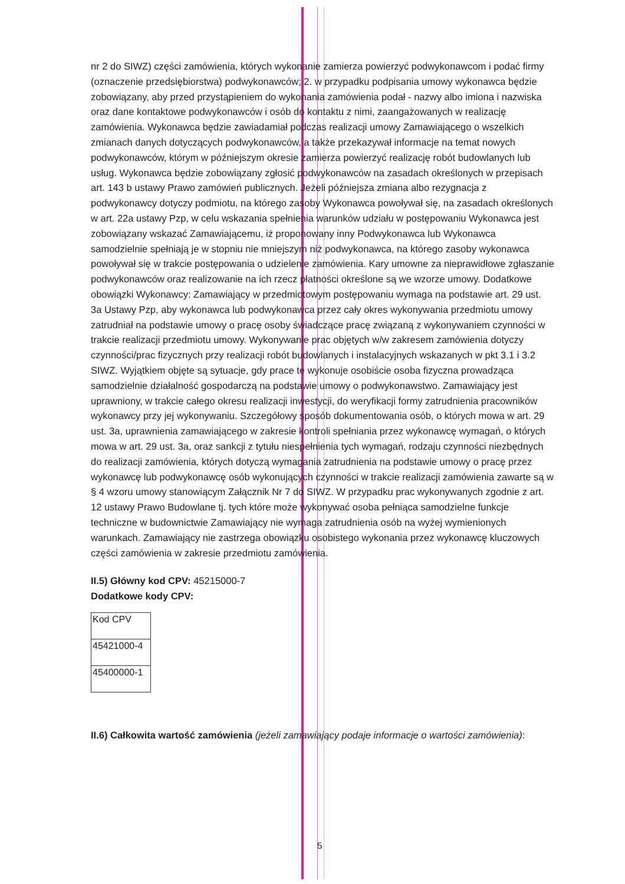nr 2 do SIWZ) części zamówienia, których wykonanie zamierza powierzyć podwykonawcom i podać firmy (oznaczenie przedsiębiorstwa) podwykonawców; 2. w przypadku podpisania umowy wykonawca będzie zobowiązany, aby przed przystąpieniem do wykonania zamówienia podał - nazwy albo imiona i nazwiska oraz dane kontaktowe podwykonawców i osób do kontaktu z nimi, zaangażowanych w realizację zamówienia. Wykonawca będzie zawiadamiał podczas realizacji umowy Zamawiającego o wszelkich zmianach danych dotyczących podwykonawców, a także przekazywał informacje na temat nowych podwykonawców, którym w późniejszym okresie zamierza powierzyć realizację robót budowlanych lub usług. Wykonawca będzie zobowiązany zgłosić podwykonawców na zasadach określonych w przepisach art. 143 b ustawy Prawo zamówień publicznych. Jeżeli późniejsza zmiana albo rezygnacja z podwykonawcy dotyczy podmiotu, na którego zasoby Wykonawca powoływał się, na zasadach określonych w art. 22a ustawy Pzp, w celu wskazania spełnienia warunków udziału w postępowaniu Wykonawca jest zobowiązany wskazać Zamawiającemu, iż proponowany inny Podwykonawca lub Wykonawca samodzielnie spełniają je w stopniu nie mniejszym niż podwykonawca, na którego zasoby wykonawca powoływał się w trakcie postępowania o udzielenie zamówienia. Kary umowne za nieprawidłowe zgłaszanie podwykonawców oraz realizowanie na ich rzecz płatności określone są we wzorze umowy. Dodatkowe obowiązki Wykonawcy: Zamawiający w przedmiotowym postępowaniu wymaga na podstawie art. 29 ust. 3a Ustawy Pzp, aby wykonawca lub podwykonawca przez cały okres wykonywania przedmiotu umowy zatrudniał na podstawie umowy o pracę osoby świadczące pracę związaną z wykonywaniem czynności w trakcie realizacji przedmiotu umowy. Wykonywanie prac objętych w/w zakresem zamówienia dotyczy czynności/prac fizycznych przy realizacji robót budowlanych i instalacyjnych wskazanych w pkt 3.1 i 3.2 SIWZ. Wyjątkiem objęte są sytuacje, gdy prace te wykonuje osobiście osoba fizyczna prowadząca samodzielnie działalność gospodarczą na podstawie umowy o podwykonawstwo. Zamawiający jest uprawniony, w trakcie całego okresu realizacji inwestycji, do weryfikacji formy zatrudnienia pracowników wykonawcy przy jej wykonywaniu. Szczegółowy sposób dokumentowania osób, o których mowa w art. 29 ust. 3a, uprawnienia zamawiającego w zakresie kontroli spełniania przez wykonawcę wymagań, o których mowa w art. 29 ust. 3a, oraz sankcji z tytułu niespełnienia tych wymagań, rodzaju czynności niezbędnych do realizacji zamówienia, których dotyczą wymagania zatrudnienia na podstawie umowy o pracę przez wykonawcę lub podwykonawcę osób wykonujących czynności w trakcie realizacji zamówienia zawarte są w § 4 wzoru umowy stanowiącym Załącznik Nr 7 do SIWZ. W przypadku prac wykonywanych zgodnie z art. 12 ustawy Prawo Budowlane tj. tych które może wykonywać osoba pełniąca samodzielne funkcje techniczne w budownictwie Zamawiający nie wymaga zatrudnienia osób na wyżej wymienionych warunkach. Zamawiający nie zastrzega obowiązku osobistego wykonania przez wykonawcę kluczowych części zamówienia w zakresie przedmiotu zamówienia.
II.5) Główny kod CPV: 45215000-7
Dodatkowe kody CPV:
| Kod CPV |
| 45421000-4 |
| 45400000-1 |
II.6) Całkowita wartość zamówienia (jeżeli zamawiający podaje informacje o wartości zamówienia):
5